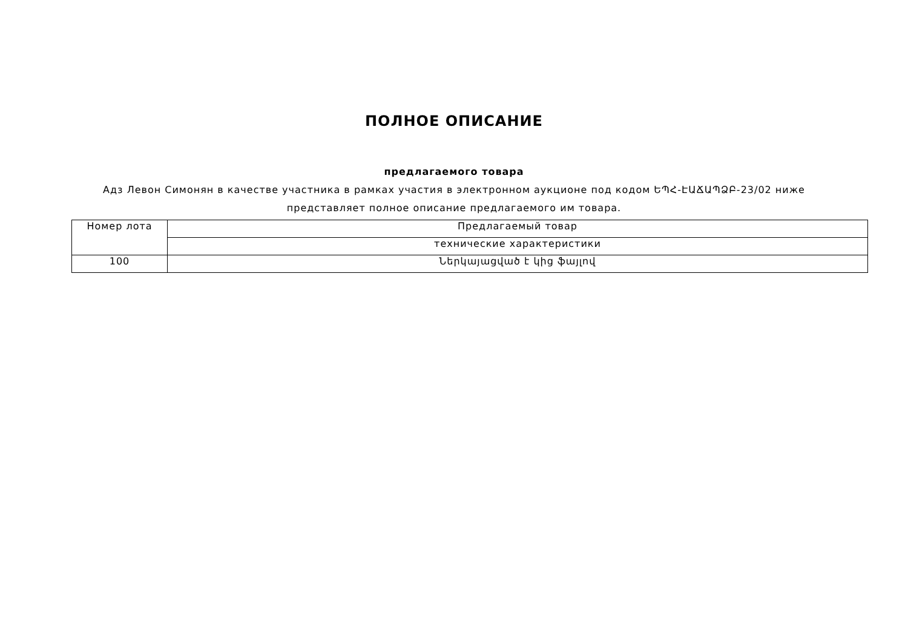ПОЛНОЕ ОПИСАНИЕ
предлагаемого товара
Адз Левон Симонян в качестве участника в рамках участия в электронном аукционе под кодом ԵՊՀ-ԷԱՃԱՊՁԲ-23/02 ниже представляет полное описание предлагаемого им товара.
| Номер лота | Предлагаемый товар |
| | технические характеристики |
| 100 | Ներկայացված է կից ֆայլով |